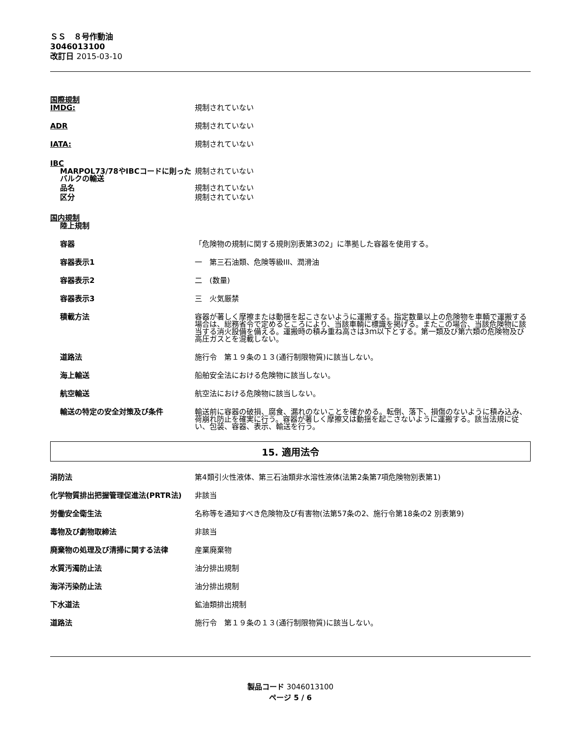ＳＳ　８号作動油
3046013100
改訂日 2015-03-10
国際規制
IMDG: 規制されていない
ADR 規制されていない
IATA: 規制されていない
IBC
MARPOL73/78やIBCコードに則ったバルクの輸送
規制されていない
品名 規制されていない
区分 規制されていない
国内規制
陸上規制
容器 「危険物の規制に関する規則別表第3の2」に準拠した容器を使用する。
容器表示1 一　第三石油類、危険等級III、潤滑油
容器表示2 二　(数量)
容器表示3 三　火気厳禁
積載方法 容器が著しく摩擦または動揺を起こさないように運搬する。指定数量以上の危険物を車輌で運搬する場合は、総務省令で定めるところにより、当該車輌に標識を掲げる。またこの場合、当該危険物に該当する消火設備を備える。運搬時の積み重ね高さは3ｍ以下とする。第一類及び第六類の危険物及び高圧ガスとを混載しない。
道路法 施行令　第１９条の１３(通行制限物質)に該当しない。
海上輸送 船舶安全法における危険物に該当しない。
航空輸送 航空法における危険物に該当しない。
輸送の特定の安全対策及び条件 輸送前に容器の破損、腐食、漏れのないことを確かめる。転倒、落下、損傷のないように積み込み、荷崩れ防止を確実に行う。容器が著しく摩擦又は動揺を起こさないように運搬する。該当法規に従い、包装、容器、表示、輸送を行う。
15. 適用法令
消防法 第4類引火性液体、第三石油類非水溶性液体(法第2条第7項危険物別表第1)
化学物質排出把握管理促進法(PRTR法) 非該当
労働安全衛生法 名称等を通知すべき危険物及び有害物(法第57条の2、施行令第18条の2 別表第9)
毒物及び劇物取締法 非該当
廃棄物の処理及び清掃に関する法律 産業廃棄物
水質汚濁防止法 油分排出規制
海洋汚染防止法 油分排出規制
下水道法 鉱油類排出規制
道路法 施行令　第１９条の１３(通行制限物質)に該当しない。
製品コード 3046013100
ページ 5 / 6